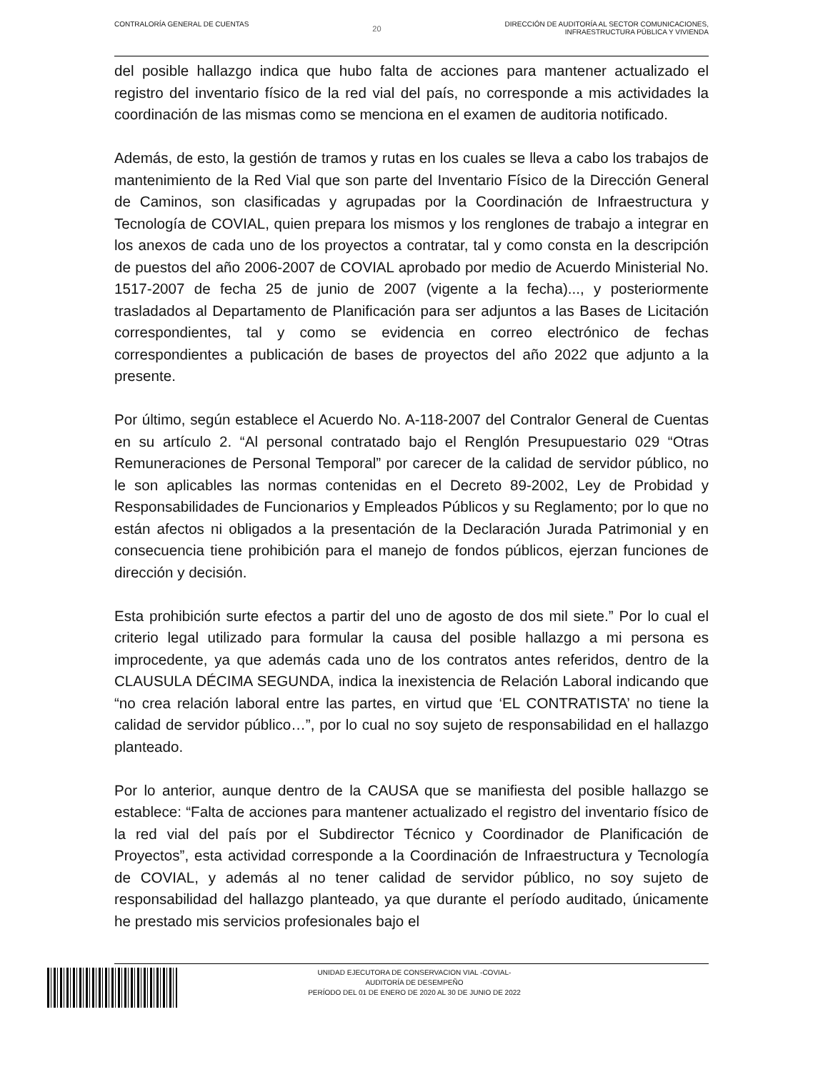CONTRALORÍA GENERAL DE CUENTAS
20
DIRECCIÓN DE AUDITORÍA AL SECTOR COMUNICACIONES,
INFRAESTRUCTURA PÚBLICA Y VIVIENDA
del posible hallazgo indica que hubo falta de acciones para mantener actualizado el registro del inventario físico de la red vial del país, no corresponde a mis actividades la coordinación de las mismas como se menciona en el examen de auditoria notificado.
Además, de esto, la gestión de tramos y rutas en los cuales se lleva a cabo los trabajos de mantenimiento de la Red Vial que son parte del Inventario Físico de la Dirección General de Caminos, son clasificadas y agrupadas por la Coordinación de Infraestructura y Tecnología de COVIAL, quien prepara los mismos y los renglones de trabajo a integrar en los anexos de cada uno de los proyectos a contratar, tal y como consta en la descripción de puestos del año 2006-2007 de COVIAL aprobado por medio de Acuerdo Ministerial No. 1517-2007 de fecha 25 de junio de 2007 (vigente a la fecha)..., y posteriormente trasladados al Departamento de Planificación para ser adjuntos a las Bases de Licitación correspondientes, tal y como se evidencia en correo electrónico de fechas correspondientes a publicación de bases de proyectos del año 2022 que adjunto a la presente.
Por último, según establece el Acuerdo No. A-118-2007 del Contralor General de Cuentas en su artículo 2. “Al personal contratado bajo el Renglón Presupuestario 029 “Otras Remuneraciones de Personal Temporal” por carecer de la calidad de servidor público, no le son aplicables las normas contenidas en el Decreto 89-2002, Ley de Probidad y Responsabilidades de Funcionarios y Empleados Públicos y su Reglamento; por lo que no están afectos ni obligados a la presentación de la Declaración Jurada Patrimonial y en consecuencia tiene prohibición para el manejo de fondos públicos, ejerzan funciones de dirección y decisión.
Esta prohibición surte efectos a partir del uno de agosto de dos mil siete.” Por lo cual el criterio legal utilizado para formular la causa del posible hallazgo a mi persona es improcedente, ya que además cada uno de los contratos antes referidos, dentro de la CLAUSULA DÉCIMA SEGUNDA, indica la inexistencia de Relación Laboral indicando que “no crea relación laboral entre las partes, en virtud que ‘EL CONTRATISTA’ no tiene la calidad de servidor público…”, por lo cual no soy sujeto de responsabilidad en el hallazgo planteado.
Por lo anterior, aunque dentro de la CAUSA que se manifiesta del posible hallazgo se establece: “Falta de acciones para mantener actualizado el registro del inventario físico de la red vial del país por el Subdirector Técnico y Coordinador de Planificación de Proyectos”, esta actividad corresponde a la Coordinación de Infraestructura y Tecnología de COVIAL, y además al no tener calidad de servidor público, no soy sujeto de responsabilidad del hallazgo planteado, ya que durante el período auditado, únicamente he prestado mis servicios profesionales bajo el
UNIDAD EJECUTORA DE CONSERVACION VIAL -COVIAL-
AUDITORÍA DE DESEMPEÑO
PERÍODO DEL 01 DE ENERO DE 2020 AL 30 DE JUNIO DE 2022